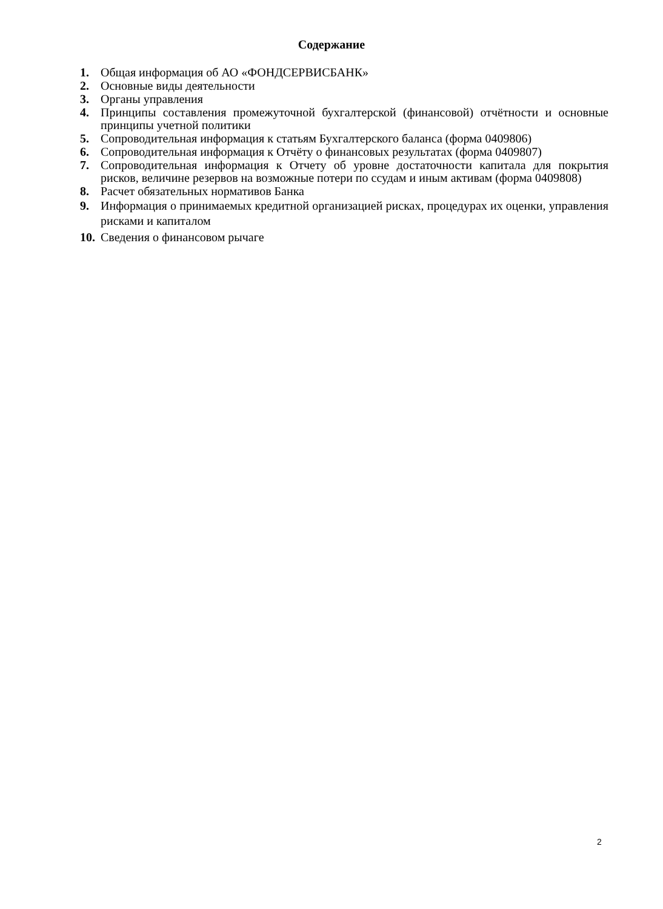Содержание
1. Общая информация об АО «ФОНДСЕРВИСБАНК»
2. Основные виды деятельности
3. Органы управления
4. Принципы составления промежуточной бухгалтерской (финансовой) отчётности и основные принципы учетной политики
5. Сопроводительная информация к статьям Бухгалтерского баланса (форма 0409806)
6. Сопроводительная информация к Отчёту о финансовых результатах (форма 0409807)
7. Сопроводительная информация к Отчету об уровне достаточности капитала для покрытия рисков, величине резервов на возможные потери по ссудам и иным активам (форма 0409808)
8. Расчет обязательных нормативов Банка
9. Информация о принимаемых кредитной организацией рисках, процедурах их оценки, управления рисками и капиталом
10. Сведения о финансовом рычаге
2